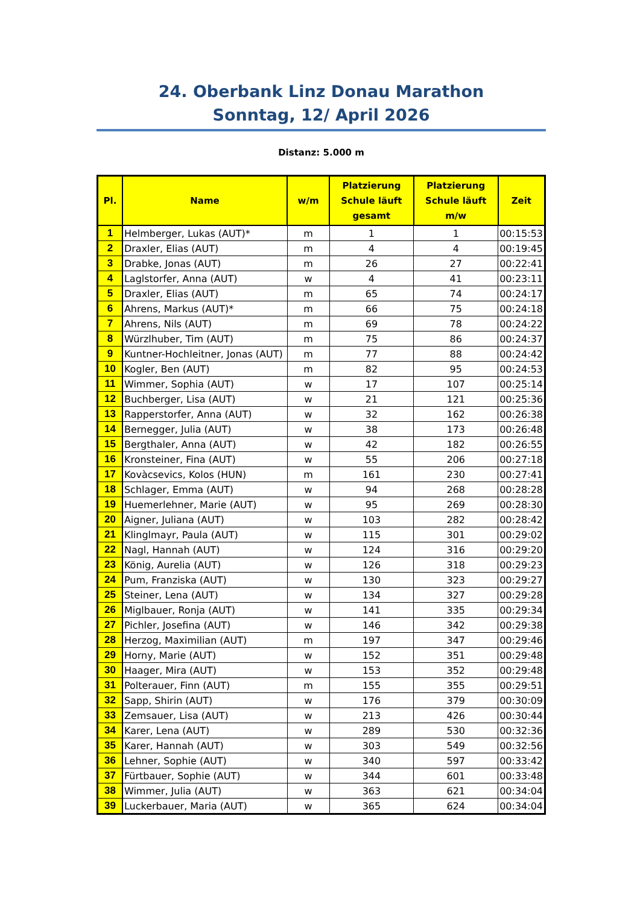24. Oberbank Linz Donau Marathon
Sonntag, 12/ April 2026
Distanz: 5.000 m
| Pl. | Name | w/m | Platzierung Schule läuft gesamt | Platzierung Schule läuft m/w | Zeit |
| --- | --- | --- | --- | --- | --- |
| 1 | Helmberger, Lukas (AUT)* | m | 1 | 1 | 00:15:53 |
| 2 | Draxler, Elias (AUT) | m | 4 | 4 | 00:19:45 |
| 3 | Drabke, Jonas (AUT) | m | 26 | 27 | 00:22:41 |
| 4 | Laglstorfer, Anna (AUT) | w | 4 | 41 | 00:23:11 |
| 5 | Draxler, Elias (AUT) | m | 65 | 74 | 00:24:17 |
| 6 | Ahrens, Markus (AUT)* | m | 66 | 75 | 00:24:18 |
| 7 | Ahrens, Nils (AUT) | m | 69 | 78 | 00:24:22 |
| 8 | Würzlhuber, Tim (AUT) | m | 75 | 86 | 00:24:37 |
| 9 | Kuntner-Hochleitner, Jonas (AUT) | m | 77 | 88 | 00:24:42 |
| 10 | Kogler, Ben (AUT) | m | 82 | 95 | 00:24:53 |
| 11 | Wimmer, Sophia (AUT) | w | 17 | 107 | 00:25:14 |
| 12 | Buchberger, Lisa (AUT) | w | 21 | 121 | 00:25:36 |
| 13 | Rapperstorfer, Anna (AUT) | w | 32 | 162 | 00:26:38 |
| 14 | Bernegger, Julia (AUT) | w | 38 | 173 | 00:26:48 |
| 15 | Bergthaler, Anna (AUT) | w | 42 | 182 | 00:26:55 |
| 16 | Kronsteiner, Fina (AUT) | w | 55 | 206 | 00:27:18 |
| 17 | Kovàcsevics, Kolos (HUN) | m | 161 | 230 | 00:27:41 |
| 18 | Schlager, Emma (AUT) | w | 94 | 268 | 00:28:28 |
| 19 | Huemerlehner, Marie (AUT) | w | 95 | 269 | 00:28:30 |
| 20 | Aigner, Juliana (AUT) | w | 103 | 282 | 00:28:42 |
| 21 | Klinglmayr, Paula (AUT) | w | 115 | 301 | 00:29:02 |
| 22 | Nagl, Hannah (AUT) | w | 124 | 316 | 00:29:20 |
| 23 | König, Aurelia (AUT) | w | 126 | 318 | 00:29:23 |
| 24 | Pum, Franziska (AUT) | w | 130 | 323 | 00:29:27 |
| 25 | Steiner, Lena (AUT) | w | 134 | 327 | 00:29:28 |
| 26 | Miglbauer, Ronja (AUT) | w | 141 | 335 | 00:29:34 |
| 27 | Pichler, Josefina (AUT) | w | 146 | 342 | 00:29:38 |
| 28 | Herzog, Maximilian (AUT) | m | 197 | 347 | 00:29:46 |
| 29 | Horny, Marie (AUT) | w | 152 | 351 | 00:29:48 |
| 30 | Haager, Mira (AUT) | w | 153 | 352 | 00:29:48 |
| 31 | Polterauer, Finn (AUT) | m | 155 | 355 | 00:29:51 |
| 32 | Sapp, Shirin (AUT) | w | 176 | 379 | 00:30:09 |
| 33 | Zemsauer, Lisa (AUT) | w | 213 | 426 | 00:30:44 |
| 34 | Karer, Lena (AUT) | w | 289 | 530 | 00:32:36 |
| 35 | Karer, Hannah (AUT) | w | 303 | 549 | 00:32:56 |
| 36 | Lehner, Sophie (AUT) | w | 340 | 597 | 00:33:42 |
| 37 | Fürtbauer, Sophie (AUT) | w | 344 | 601 | 00:33:48 |
| 38 | Wimmer, Julia (AUT) | w | 363 | 621 | 00:34:04 |
| 39 | Luckerbauer, Maria (AUT) | w | 365 | 624 | 00:34:04 |